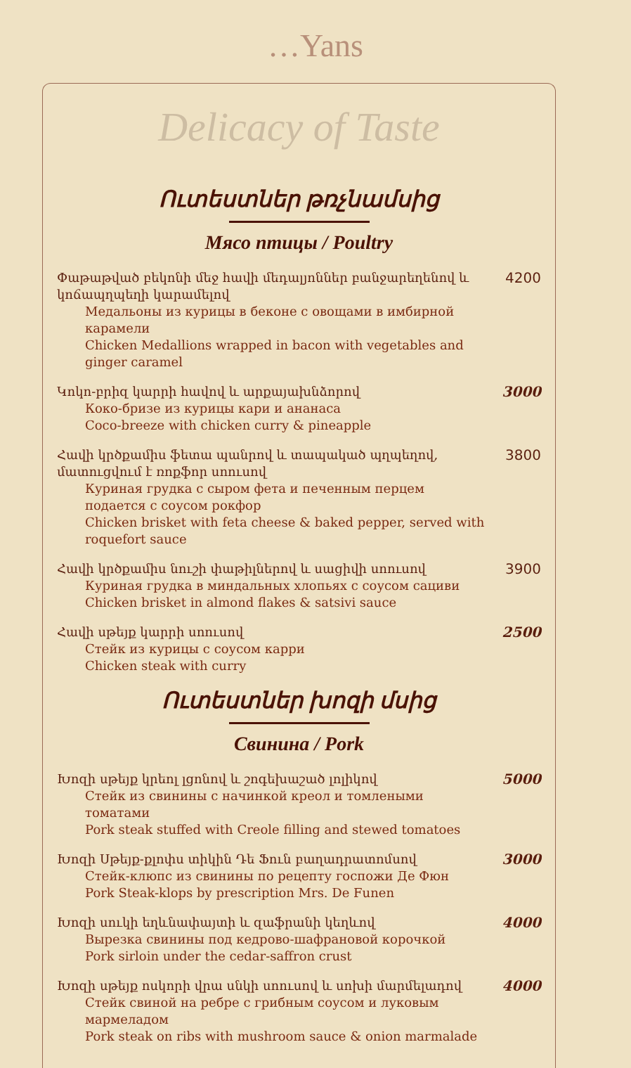…Yans
Delicacy of Taste
Ուտեստներ թռչնամսից
Мясо птицы / Poultry
Փաթաթված բեկոնի մեջ հավի մեդալյոններ բանջարեղենով և կոճապղպեղի կարամելով
Медальоны из курицы в беконе с овощами в имбирной карамели
Chicken Medallions wrapped in bacon with vegetables and ginger caramel
4200
Կոկո-բրիզ կարրի հավով և արքայախնձորով
Коко-бризе из курицы кари и ананаса
Coco-breeze with chicken curry & pineapple
3000
Հավի կրծքամիս ֆետա պանրով և տապակած պղպեղով, մատուցվում է ռոքֆոր սոուսով
Куриная грудка с сыром фета и печенным перцем подается с соусом рокфор
Chicken brisket with feta cheese & baked pepper, served with roquefort sauce
3800
Հավի կրծքամիս նուշի փաթիլներով և սացիվի սոուսով
Куриная грудка в миндальных хлопьях с соусом сациви
Chicken brisket in almond flakes & satsivi sauce
3900
Հավի սթեյք կարրի սոուսով
Стейк из курицы с соусом карри
Chicken steak with curry
2500
Ուտեստներ խոզի մսից
Свинина / Pork
Խոզի սթեյք կրեոլ լցոնով և շոգեխաշած լոլիկով
Стейк из свинины с начинкой креол и томлеными томатами
Pork steak stuffed with Creole filling and stewed tomatoes
5000
Խոզի Սթեյք-քլոփս տիկին Դե Ֆուն բաղադրատոմսով
Стейк-клюпс из свинины по рецепту госпожи Де Фюн
Pork Steak-klops by prescription Mrs. De Funen
3000
Խոզի սուկի եղևնափայտի և զաֆրանի կեղևով
Вырезка свинины под кедрово-шафрановой корочкой
Pork sirloin under the cedar-saffron crust
4000
Խոզի սթեյք ոսկորի վրա սնկի սոուսով և սոխի մարմելադով
Стейк свиной на ребре с грибным соусом и луковым мармеладом
Pork steak on ribs with mushroom sauce & onion marmalade
4000